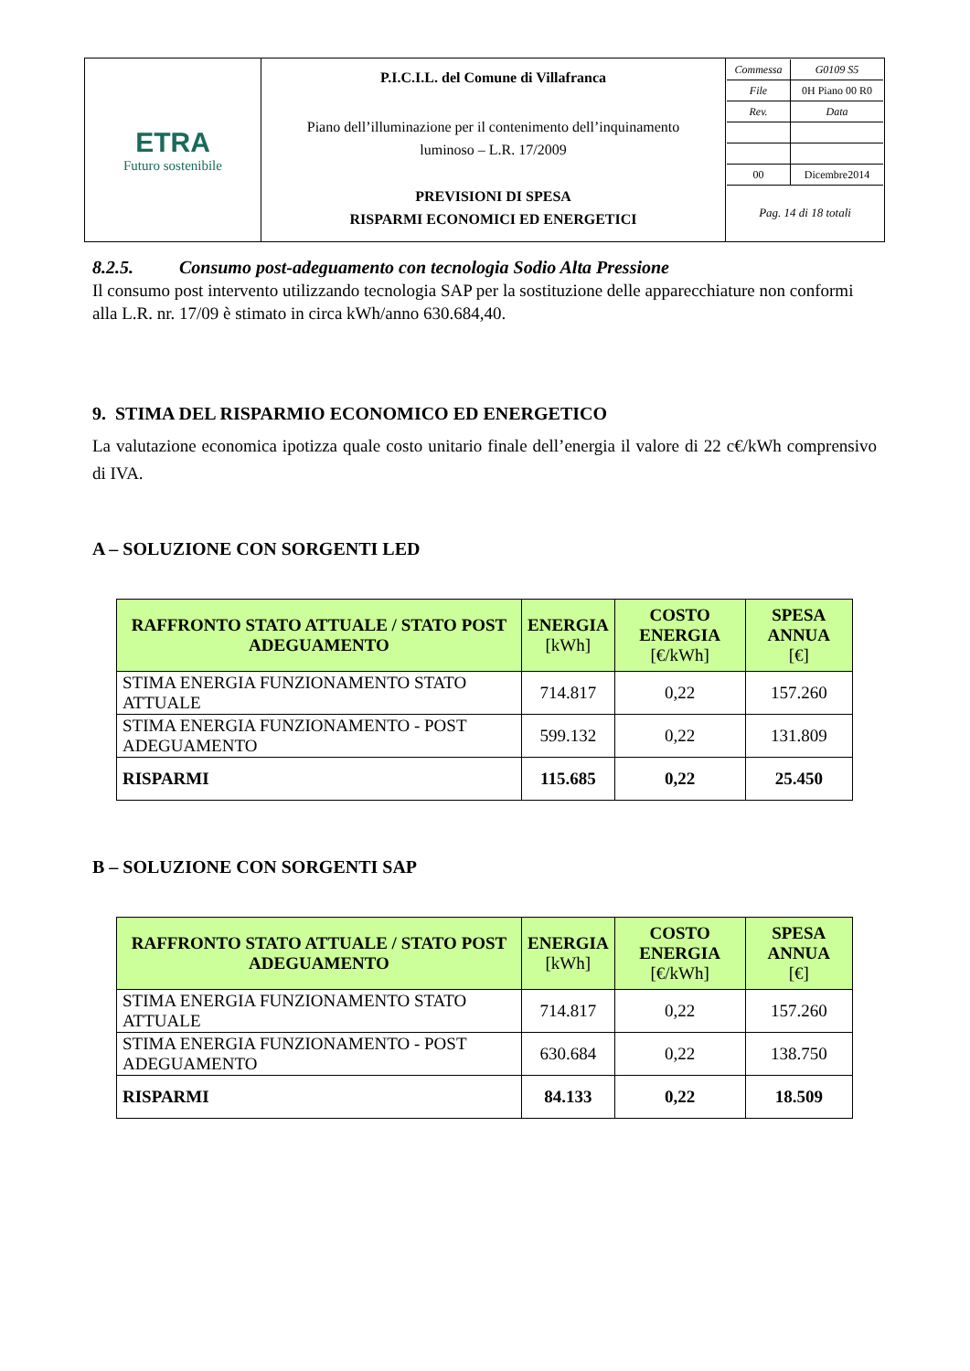| ETRA Futuro sostenibile | P.I.C.I.L. del Comune di Villafranca Piano dell’illuminazione per il contenimento dell’inquinamento luminoso – L.R. 17/2009 PREVISIONI DI SPESA RISPARMI ECONOMICI ED ENERGETICI | / Commessa / G0109 S5 / / File / 0H Piano 00 R0 / / Rev. / Data / / 00 / Dicembre2014 / Pag. 14 di 18 totali |
8.2.5. Consumo post-adeguamento con tecnologia Sodio Alta Pressione
Il consumo post intervento utilizzando tecnologia SAP per la sostituzione delle apparecchiature non conformi alla L.R. nr. 17/09 è stimato in circa kWh/anno 630.684,40.
9. STIMA DEL RISPARMIO ECONOMICO ED ENERGETICO
La valutazione economica ipotizza quale costo unitario finale dell’energia il valore di 22 c€/kWh comprensivo di IVA.
A – SOLUZIONE CON SORGENTI LED
| RAFFRONTO STATO ATTUALE / STATO POST ADEGUAMENTO | ENERGIA [kWh] | COSTO ENERGIA [€/kWh] | SPESA ANNUA [€] |
| --- | --- | --- | --- |
| STIMA ENERGIA FUNZIONAMENTO STATO ATTUALE | 714.817 | 0,22 | 157.260 |
| STIMA ENERGIA FUNZIONAMENTO - POST ADEGUAMENTO | 599.132 | 0,22 | 131.809 |
| RISPARMI | 115.685 | 0,22 | 25.450 |
B – SOLUZIONE CON SORGENTI SAP
| RAFFRONTO STATO ATTUALE / STATO POST ADEGUAMENTO | ENERGIA [kWh] | COSTO ENERGIA [€/kWh] | SPESA ANNUA [€] |
| --- | --- | --- | --- |
| STIMA ENERGIA FUNZIONAMENTO STATO ATTUALE | 714.817 | 0,22 | 157.260 |
| STIMA ENERGIA FUNZIONAMENTO - POST ADEGUAMENTO | 630.684 | 0,22 | 138.750 |
| RISPARMI | 84.133 | 0,22 | 18.509 |